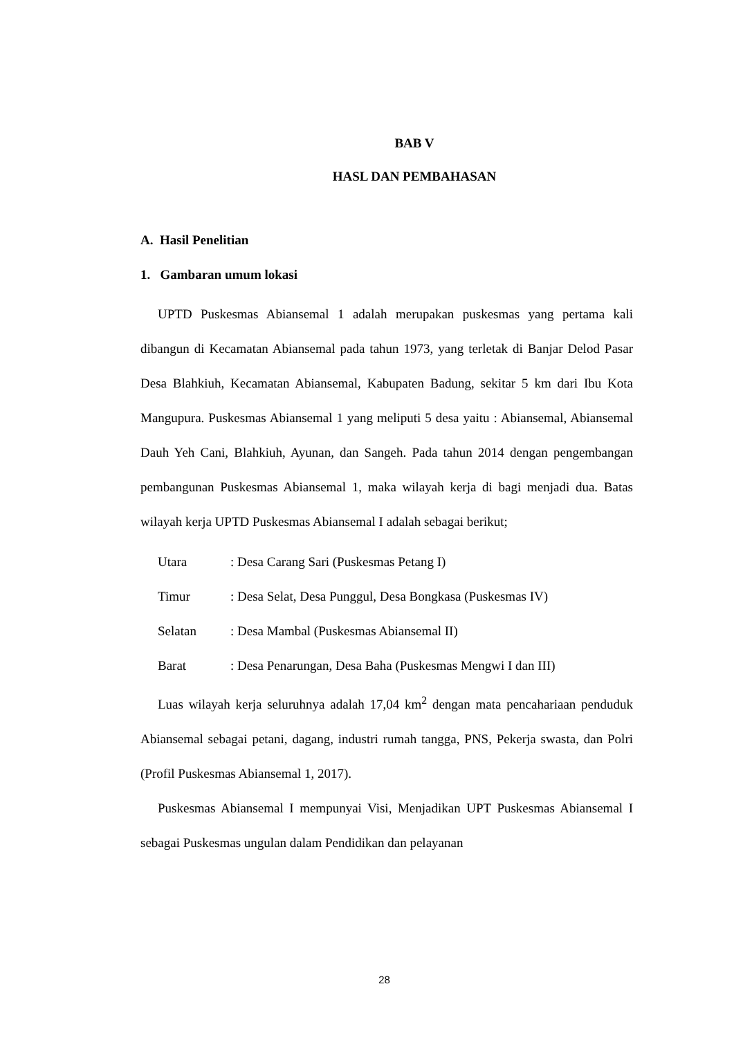BAB V
HASL DAN PEMBAHASAN
A. Hasil Penelitian
1. Gambaran umum lokasi
UPTD Puskesmas Abiansemal 1 adalah merupakan puskesmas yang pertama kali dibangun di Kecamatan Abiansemal pada tahun 1973, yang terletak di Banjar Delod Pasar Desa Blahkiuh, Kecamatan Abiansemal, Kabupaten Badung, sekitar 5 km dari Ibu Kota Mangupura. Puskesmas Abiansemal 1 yang meliputi 5 desa yaitu : Abiansemal, Abiansemal Dauh Yeh Cani, Blahkiuh, Ayunan, dan Sangeh. Pada tahun 2014 dengan pengembangan pembangunan Puskesmas Abiansemal 1, maka wilayah kerja di bagi menjadi dua. Batas wilayah kerja UPTD Puskesmas Abiansemal I adalah sebagai berikut;
Utara : Desa Carang Sari (Puskesmas Petang I)
Timur : Desa Selat, Desa Punggul, Desa Bongkasa (Puskesmas IV)
Selatan : Desa Mambal (Puskesmas Abiansemal II)
Barat : Desa Penarungan, Desa Baha (Puskesmas Mengwi I dan III)
Luas wilayah kerja seluruhnya adalah 17,04 km<sup>2</sup> dengan mata pencahariaan penduduk Abiansemal sebagai petani, dagang, industri rumah tangga, PNS, Pekerja swasta, dan Polri (Profil Puskesmas Abiansemal 1, 2017).
Puskesmas Abiansemal I mempunyai Visi, Menjadikan UPT Puskesmas Abiansemal I sebagai Puskesmas ungulan dalam Pendidikan dan pelayanan
28